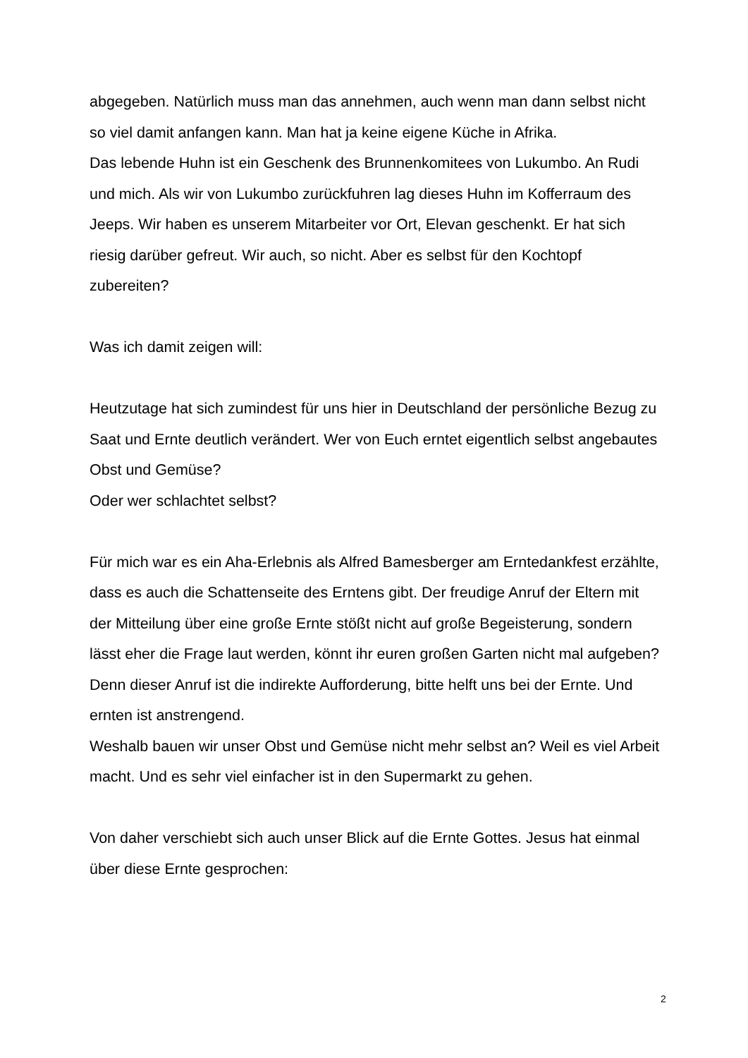abgegeben. Natürlich muss man das annehmen, auch wenn man dann selbst nicht so viel damit anfangen kann. Man hat ja keine eigene Küche in Afrika.
Das lebende Huhn ist ein Geschenk des Brunnenkomitees von Lukumbo. An Rudi und mich. Als wir von Lukumbo zurückfuhren lag dieses Huhn im Kofferraum des Jeeps. Wir haben es unserem Mitarbeiter vor Ort, Elevan geschenkt. Er hat sich riesig darüber gefreut. Wir auch, so nicht. Aber es selbst für den Kochtopf zubereiten?
Was ich damit zeigen will:
Heutzutage hat sich zumindest für uns hier in Deutschland der persönliche Bezug zu Saat und Ernte deutlich verändert. Wer von Euch erntet eigentlich selbst angebautes Obst und Gemüse?
Oder wer schlachtet selbst?
Für mich war es ein Aha-Erlebnis als Alfred Bamesberger am Erntedankfest erzählte, dass es auch die Schattenseite des Erntens gibt. Der freudige Anruf der Eltern mit der Mitteilung über eine große Ernte stößt nicht auf große Begeisterung, sondern lässt eher die Frage laut werden, könnt ihr euren großen Garten nicht mal aufgeben? Denn dieser Anruf ist die indirekte Aufforderung, bitte helft uns bei der Ernte. Und ernten ist anstrengend.
Weshalb bauen wir unser Obst und Gemüse nicht mehr selbst an? Weil es viel Arbeit macht. Und es sehr viel einfacher ist in den Supermarkt zu gehen.
Von daher verschiebt sich auch unser Blick auf die Ernte Gottes. Jesus hat einmal über diese Ernte gesprochen:
2